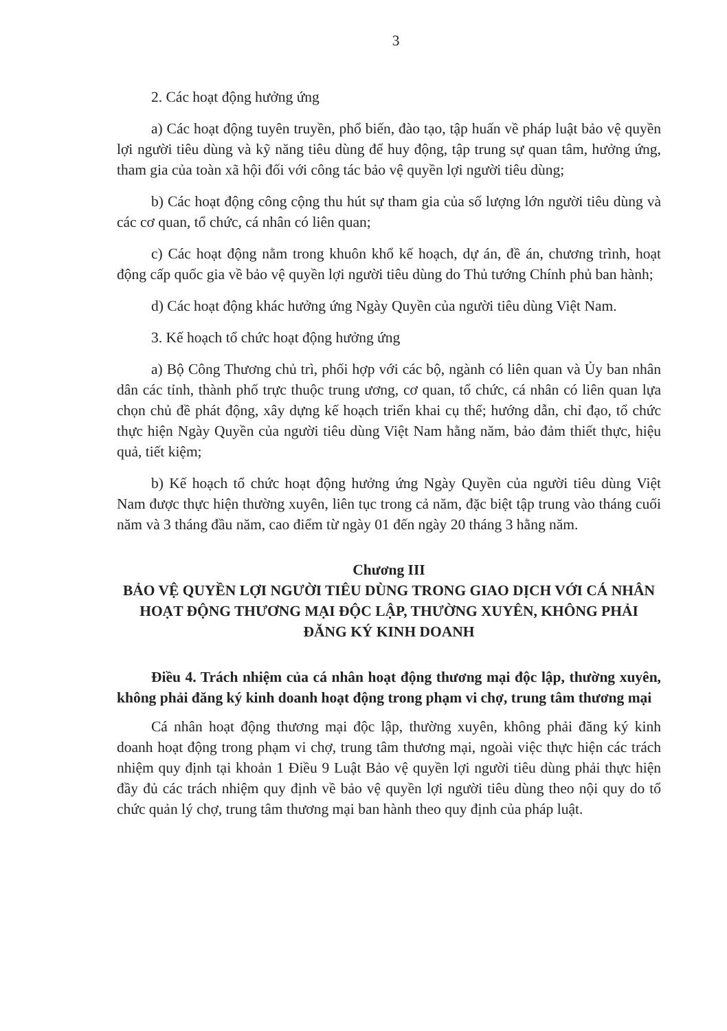3
2. Các hoạt động hưởng ứng
a) Các hoạt động tuyên truyền, phổ biến, đào tạo, tập huấn về pháp luật bảo vệ quyền lợi người tiêu dùng và kỹ năng tiêu dùng để huy động, tập trung sự quan tâm, hưởng ứng, tham gia của toàn xã hội đối với công tác bảo vệ quyền lợi người tiêu dùng;
b) Các hoạt động công cộng thu hút sự tham gia của số lượng lớn người tiêu dùng và các cơ quan, tổ chức, cá nhân có liên quan;
c) Các hoạt động nằm trong khuôn khổ kế hoạch, dự án, đề án, chương trình, hoạt động cấp quốc gia về bảo vệ quyền lợi người tiêu dùng do Thủ tướng Chính phủ ban hành;
d) Các hoạt động khác hưởng ứng Ngày Quyền của người tiêu dùng Việt Nam.
3. Kế hoạch tổ chức hoạt động hưởng ứng
a) Bộ Công Thương chủ trì, phối hợp với các bộ, ngành có liên quan và Ủy ban nhân dân các tỉnh, thành phố trực thuộc trung ương, cơ quan, tổ chức, cá nhân có liên quan lựa chọn chủ đề phát động, xây dựng kế hoạch triển khai cụ thể; hướng dẫn, chỉ đạo, tổ chức thực hiện Ngày Quyền của người tiêu dùng Việt Nam hằng năm, bảo đảm thiết thực, hiệu quả, tiết kiệm;
b) Kế hoạch tổ chức hoạt động hưởng ứng Ngày Quyền của người tiêu dùng Việt Nam được thực hiện thường xuyên, liên tục trong cả năm, đặc biệt tập trung vào tháng cuối năm và 3 tháng đầu năm, cao điểm từ ngày 01 đến ngày 20 tháng 3 hằng năm.
Chương III
BẢO VỆ QUYỀN LỢI NGƯỜI TIÊU DÙNG TRONG GIAO DỊCH VỚI CÁ NHÂN HOẠT ĐỘNG THƯƠNG MẠI ĐỘC LẬP, THƯỜNG XUYÊN, KHÔNG PHẢI ĐĂNG KÝ KINH DOANH
Điều 4. Trách nhiệm của cá nhân hoạt động thương mại độc lập, thường xuyên, không phải đăng ký kinh doanh hoạt động trong phạm vi chợ, trung tâm thương mại
Cá nhân hoạt động thương mại độc lập, thường xuyên, không phải đăng ký kinh doanh hoạt động trong phạm vi chợ, trung tâm thương mại, ngoài việc thực hiện các trách nhiệm quy định tại khoản 1 Điều 9 Luật Bảo vệ quyền lợi người tiêu dùng phải thực hiện đầy đủ các trách nhiệm quy định về bảo vệ quyền lợi người tiêu dùng theo nội quy do tổ chức quản lý chợ, trung tâm thương mại ban hành theo quy định của pháp luật.